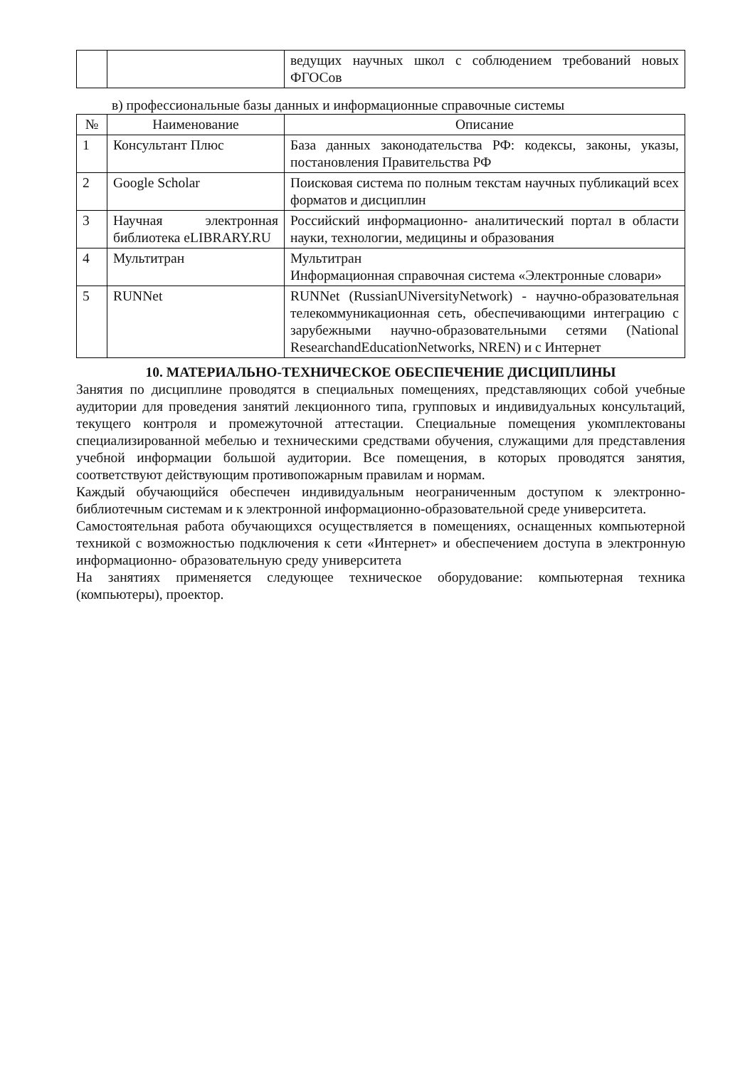| | | ведущих научных школ с соблюдением требований новых ФГОСов |
в) профессиональные базы данных и информационные справочные системы
| № | Наименование | Описание |
| --- | --- | --- |
| 1 | Консультант Плюс | База данных законодательства РФ: кодексы, законы, указы, постановления Правительства РФ |
| 2 | Google Scholar | Поисковая система по полным текстам научных публикаций всех форматов и дисциплин |
| 3 | Научная электронная библиотека eLIBRARY.RU | Российский информационно- аналитический портал в области науки, технологии, медицины и образования |
| 4 | Мультитран | Мультитран Информационная справочная система «Электронные словари» |
| 5 | RUNNet | RUNNet (RussianUNiversityNetwork) - научно-образовательная телекоммуникационная сеть, обеспечивающими интеграцию с зарубежными научно-образовательными сетями (National ResearchandEducationNetworks, NREN) и с Интернет |
10. МАТЕРИАЛЬНО-ТЕХНИЧЕСКОЕ ОБЕСПЕЧЕНИЕ ДИСЦИПЛИНЫ
Занятия по дисциплине проводятся в специальных помещениях, представляющих собой учебные аудитории для проведения занятий лекционного типа, групповых и индивидуальных консультаций, текущего контроля и промежуточной аттестации. Специальные помещения укомплектованы специализированной мебелью и техническими средствами обучения, служащими для представления учебной информации большой аудитории. Все помещения, в которых проводятся занятия, соответствуют действующим противопожарным правилам и нормам.
Каждый обучающийся обеспечен индивидуальным неограниченным доступом к электронно- библиотечным системам и к электронной информационно-образовательной среде университета.
Самостоятельная работа обучающихся осуществляется в помещениях, оснащенных компьютерной техникой с возможностью подключения к сети «Интернет» и обеспечением доступа в электронную информационно- образовательную среду университета
На занятиях применяется следующее техническое оборудование: компьютерная техника (компьютеры), проектор.